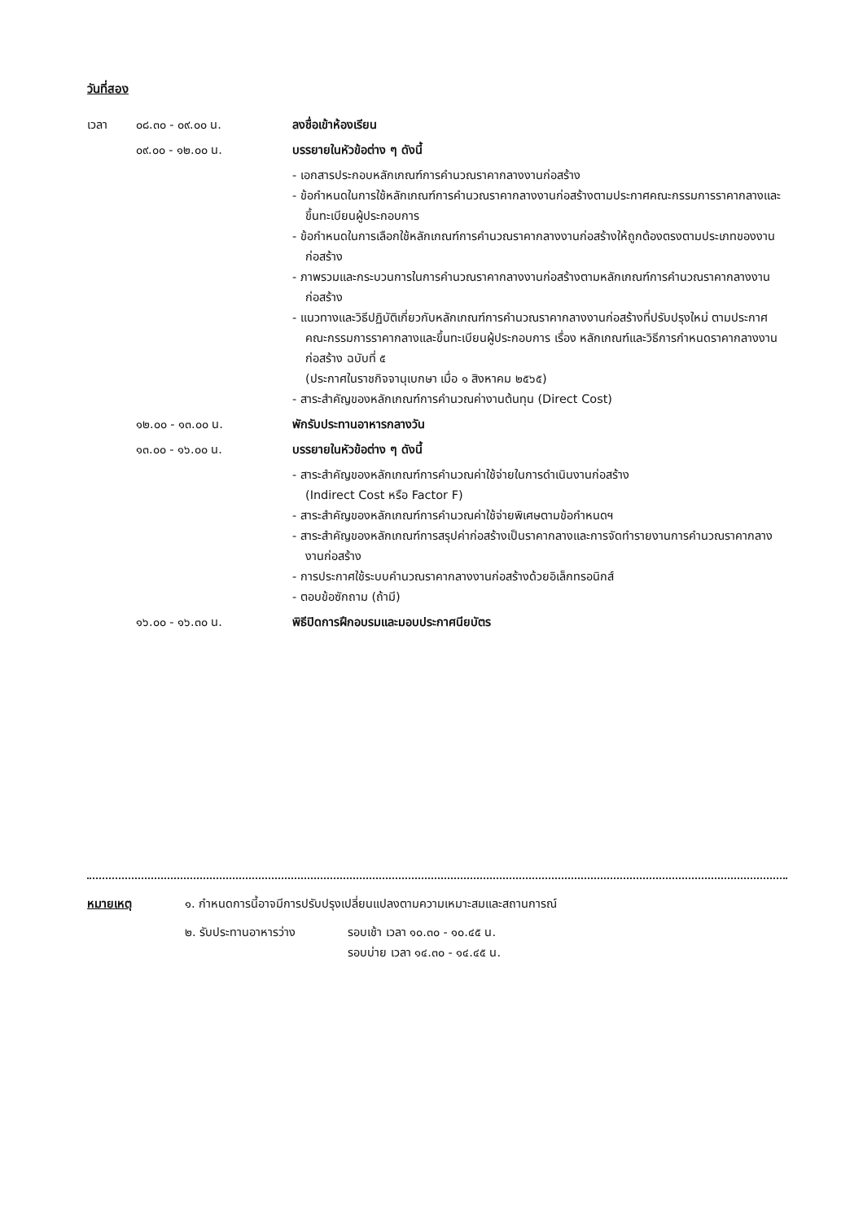วันที่สอง
เวลา ๐๘.๓๐ - ๐๙.๐๐ น. ลงชื่อเข้าห้องเรียน
๐๙.๐๐ - ๑๒.๐๐ น. บรรยายในหัวข้อต่าง ๆ ดังนี้
- เอกสารประกอบหลักเกณฑ์การคำนวณราคากลางงานก่อสร้าง
- ข้อกำหนดในการใช้หลักเกณฑ์การคำนวณราคากลางงานก่อสร้างตามประกาศคณะกรรมการราคากลางและขึ้นทะเบียนผู้ประกอบการ
- ข้อกำหนดในการเลือกใช้หลักเกณฑ์การคำนวณราคากลางงานก่อสร้างให้ถูกต้องตรงตามประเภทของงานก่อสร้าง
- ภาพรวมและกระบวนการในการคำนวณราคากลางงานก่อสร้างตามหลักเกณฑ์การคำนวณราคากลางงานก่อสร้าง
- แนวทางและวิธีปฏิบัติเกี่ยวกับหลักเกณฑ์การคำนวณราคากลางงานก่อสร้างที่ปรับปรุงใหม่ ตามประกาศคณะกรรมการราคากลางและขึ้นทะเบียนผู้ประกอบการ เรื่อง หลักเกณฑ์และวิธีการกำหนดราคากลางงานก่อสร้าง ฉบับที่ ๕
(ประกาศในราชกิจจานุเบกษา เมื่อ ๑ สิงหาคม ๒๕๖๕)
- สาระสำคัญของหลักเกณฑ์การคำนวณค่างานต้นทุน (Direct Cost)
๑๒.๐๐ - ๑๓.๐๐ น. พักรับประทานอาหารกลางวัน
๑๓.๐๐ - ๑๖.๐๐ น. บรรยายในหัวข้อต่าง ๆ ดังนี้
- สาระสำคัญของหลักเกณฑ์การคำนวณค่าใช้จ่ายในการดำเนินงานก่อสร้าง
(Indirect Cost หรือ Factor F)
- สาระสำคัญของหลักเกณฑ์การคำนวณค่าใช้จ่ายพิเศษตามข้อกำหนดฯ
- สาระสำคัญของหลักเกณฑ์การสรุปค่าก่อสร้างเป็นราคากลางและการจัดทำรายงานการคำนวณราคากลางงานก่อสร้าง
- การประกาศใช้ระบบคำนวณราคากลางงานก่อสร้างด้วยอิเล็กทรอนิกส์
- ตอบข้อซักถาม (ถ้ามี)
๑๖.๐๐ - ๑๖.๓๐ น. พิธีปิดการฝึกอบรมและมอบประกาศนียบัตร
หมายเหตุ ๑. กำหนดการนี้อาจมีการปรับปรุงเปลี่ยนแปลงตามความเหมาะสมและสถานการณ์
๒. รับประทานอาหารว่าง รอบเช้า เวลา ๑๐.๓๐ - ๑๐.๔๕ น.
รอบบ่าย เวลา ๑๔.๓๐ - ๑๔.๔๕ น.